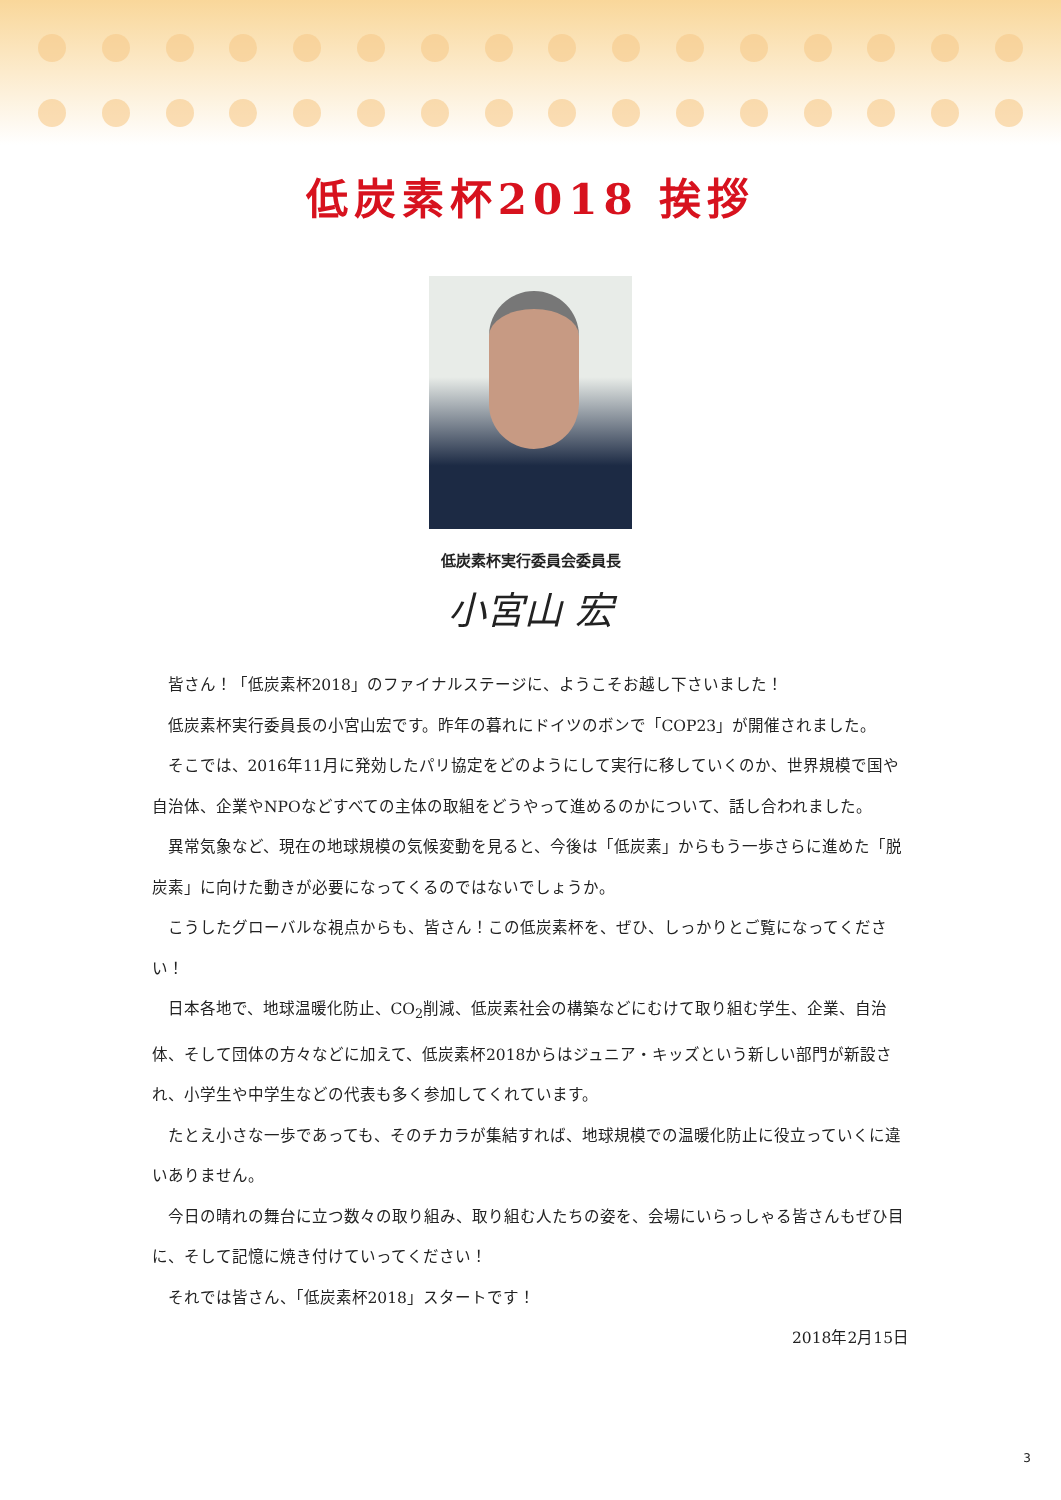低炭素杯2018 挨拶
低炭素杯実行委員会委員長
小宮山 宏
皆さん！「低炭素杯2018」のファイナルステージに、ようこそお越し下さいました！
低炭素杯実行委員長の小宮山宏です。昨年の暮れにドイツのボンで「COP23」が開催されました。
そこでは、2016年11月に発効したパリ協定をどのようにして実行に移していくのか、世界規模で国や自治体、企業やNPOなどすべての主体の取組をどうやって進めるのかについて、話し合われました。
異常気象など、現在の地球規模の気候変動を見ると、今後は「低炭素」からもう一歩さらに進めた「脱炭素」に向けた動きが必要になってくるのではないでしょうか。
こうしたグローバルな視点からも、皆さん！この低炭素杯を、ぜひ、しっかりとご覧になってください！
日本各地で、地球温暖化防止、CO<sub>2</sub>削減、低炭素社会の構築などにむけて取り組む学生、企業、自治体、そして団体の方々などに加えて、低炭素杯2018からはジュニア・キッズという新しい部門が新設され、小学生や中学生などの代表も多く参加してくれています。
たとえ小さな一歩であっても、そのチカラが集結すれば、地球規模での温暖化防止に役立っていくに違いありません。
今日の晴れの舞台に立つ数々の取り組み、取り組む人たちの姿を、会場にいらっしゃる皆さんもぜひ目に、そして記憶に焼き付けていってください！
それでは皆さん、「低炭素杯2018」スタートです！
2018年2月15日
3